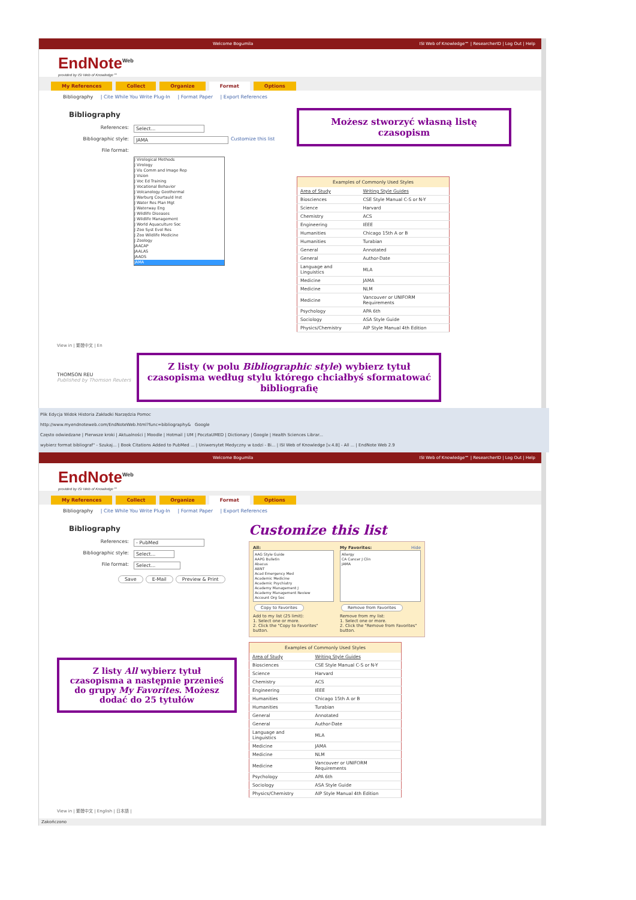Welcome Bogumila ISI Web of Knowledge℠ | ResearcherID | Log Out | Help
EndNote<sup>Web</sup>
provided by ISI Web of Knowledge℠
My References Collect Organize Format Options
Bibliography | Cite While You Write Plug-In | Format Paper | Export References
Bibliography
References: Select...
Bibliographic style: JAMA Customize this list
File format:
J Virological Methods
J Virology
J Vis Comm and Image Rep
J Vision
J Voc Ed Training
J Vocational Behavior
J Volcanology Geothermal
J Warburg Courtauld Inst
J Water Res Plan Mgt
J Waterway Eng
J Wildlife Diseases
J Wildlife Management
J World Aquaculture Soc
J Zoo Syst Evol Res
J Zoo Wildlife Medicine
J Zoology
JAACAP
JAALAS
JAAOS
JAMA
Możesz stworzyć własną listę czasopism
| Examples of Commonly Used Styles | |
| --- | --- |
| Area of Study | Writing Style Guides |
| Biosciences | CSE Style Manual C-S or N-Y |
| Science | Harvard |
| Chemistry | ACS |
| Engineering | IEEE |
| Humanities | Chicago 15th A or B |
| Humanities | Turabian |
| General | Annotated |
| General | Author-Date |
| Language and Linguistics | MLA |
| Medicine | JAMA |
| Medicine | NLM |
| Medicine | Vancouver or UNIFORM Requirements |
| Psychology | APA 6th |
| Sociology | ASA Style Guide |
| Physics/Chemistry | AIP Style Manual 4th Edition |
View in | 繁體中文 | En
THOMSON REU
Published by Thomson Reuters
Z listy (w polu Bibliographic style) wybierz tytuł czasopisma według stylu którego chciałbyś sformatować bibliografię
Plik Edycja Widok Historia Zakładki Narzędzia Pomoc
http://www.myendnoteweb.com/EndNoteWeb.html?func=bibliography& Google
Często odwiedzane | Pierwsze kroki | Aktualności | Moodle | Hotmail | UM | PocztaUMED | Dictionary | Google | Health Sciences Librar...
wybierz format bibliograf" - Szukaj... | Book Citations Added to PubMed ... | Uniwersytet Medyczny w Łodzi - Bi... | ISI Web of Knowledge [v.4.8] - All ... | EndNote Web 2.9
Welcome Bogumila ISI Web of Knowledge℠ | ResearcherID | Log Out | Help
EndNote<sup>Web</sup>
provided by ISI Web of Knowledge℠
My References Collect Organize Format Options
Bibliography | Cite While You Write Plug-In | Format Paper | Export References
Bibliography
References: - PubMed
Bibliographic style: Select...
File format: Select...
Save E-Mail Preview & Print
Z listy All wybierz tytuł czasopisma a następnie przenieś do grupy My Favorites. Możesz dodać do 25 tytułów
Customize this list
All:
AAG Style Guide
AAPG Bulletin
Abacus
ABNT
Acad Emergency Med
Academic Medicine
Academic Psychiatry
Academy Management J
Academy Management Review
Account Org Soc
Copy to Favorites
Add to my list (25 limit):
1. Select one or more.
2. Click the "Copy to Favorites" button.
My Favorites: Hide
Allergy
CA Cancer J Clin
JAMA
Remove from Favorites
Remove from my list:
1. Select one or more.
2. Click the "Remove from Favorites" button.
| Examples of Commonly Used Styles | |
| --- | --- |
| Area of Study | Writing Style Guides |
| Biosciences | CSE Style Manual C-S or N-Y |
| Science | Harvard |
| Chemistry | ACS |
| Engineering | IEEE |
| Humanities | Chicago 15th A or B |
| Humanities | Turabian |
| General | Annotated |
| General | Author-Date |
| Language and Linguistics | MLA |
| Medicine | JAMA |
| Medicine | NLM |
| Medicine | Vancouver or UNIFORM Requirements |
| Psychology | APA 6th |
| Sociology | ASA Style Guide |
| Physics/Chemistry | AIP Style Manual 4th Edition |
View in | 繁體中文 | English | 日本語 |
Zakończono